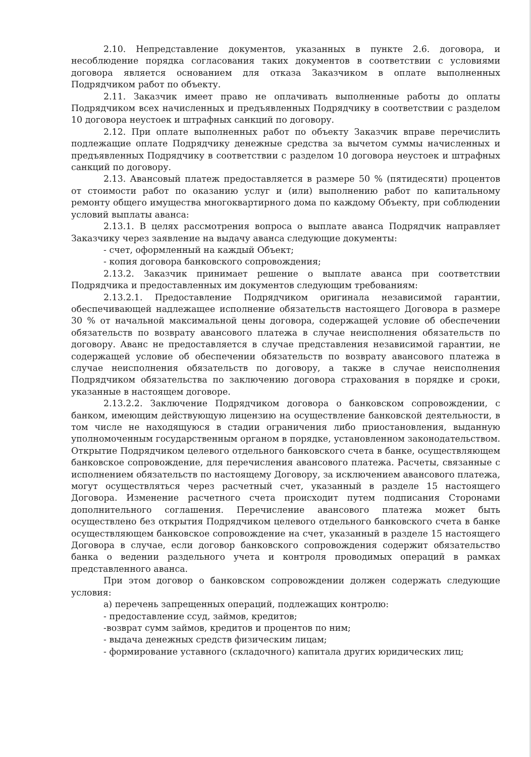2.10. Непредставление документов, указанных в пункте 2.6. договора, и несоблюдение порядка согласования таких документов в соответствии с условиями договора является основанием для отказа Заказчиком в оплате выполненных Подрядчиком работ по объекту.
2.11. Заказчик имеет право не оплачивать выполненные работы до оплаты Подрядчиком всех начисленных и предъявленных Подрядчику в соответствии с разделом 10 договора неустоек и штрафных санкций по договору.
2.12. При оплате выполненных работ по объекту Заказчик вправе перечислить подлежащие оплате Подрядчику денежные средства за вычетом суммы начисленных и предъявленных Подрядчику в соответствии с разделом 10 договора неустоек и штрафных санкций по договору.
2.13. Авансовый платеж предоставляется в размере 50 % (пятидесяти) процентов от стоимости работ по оказанию услуг и (или) выполнению работ по капитальному ремонту общего имущества многоквартирного дома по каждому Объекту, при соблюдении условий выплаты аванса:
2.13.1. В целях рассмотрения вопроса о выплате аванса Подрядчик направляет Заказчику через заявление на выдачу аванса следующие документы:
- счет, оформленный на каждый Объект;
- копия договора банковского сопровождения;
2.13.2. Заказчик принимает решение о выплате аванса при соответствии Подрядчика и предоставленных им документов следующим требованиям:
2.13.2.1. Предоставление Подрядчиком оригинала независимой гарантии, обеспечивающей надлежащее исполнение обязательств настоящего Договора в размере 30 % от начальной максимальной цены договора, содержащей условие об обеспечении обязательств по возврату авансового платежа в случае неисполнения обязательств по договору. Аванс не предоставляется в случае представления независимой гарантии, не содержащей условие об обеспечении обязательств по возврату авансового платежа в случае неисполнения обязательств по договору, а также в случае неисполнения Подрядчиком обязательства по заключению договора страхования в порядке и сроки, указанные в настоящем договоре.
2.13.2.2. Заключение Подрядчиком договора о банковском сопровождении, с банком, имеющим действующую лицензию на осуществление банковской деятельности, в том числе не находящуюся в стадии ограничения либо приостановления, выданную уполномоченным государственным органом в порядке, установленном законодательством. Открытие Подрядчиком целевого отдельного банковского счета в банке, осуществляющем банковское сопровождение, для перечисления авансового платежа. Расчеты, связанные с исполнением обязательств по настоящему Договору, за исключением авансового платежа, могут осуществляться через расчетный счет, указанный в разделе 15 настоящего Договора. Изменение расчетного счета происходит путем подписания Сторонами дополнительного соглашения. Перечисление авансового платежа может быть осуществлено без открытия Подрядчиком целевого отдельного банковского счета в банке осуществляющем банковское сопровождение на счет, указанный в разделе 15 настоящего Договора в случае, если договор банковского сопровождения содержит обязательство банка о ведении раздельного учета и контроля проводимых операций в рамках представленного аванса.
При этом договор о банковском сопровождении должен содержать следующие условия:
а) перечень запрещенных операций, подлежащих контролю:
- предоставление ссуд, займов, кредитов;
-возврат сумм займов, кредитов и процентов по ним;
- выдача денежных средств физическим лицам;
- формирование уставного (складочного) капитала других юридических лиц;